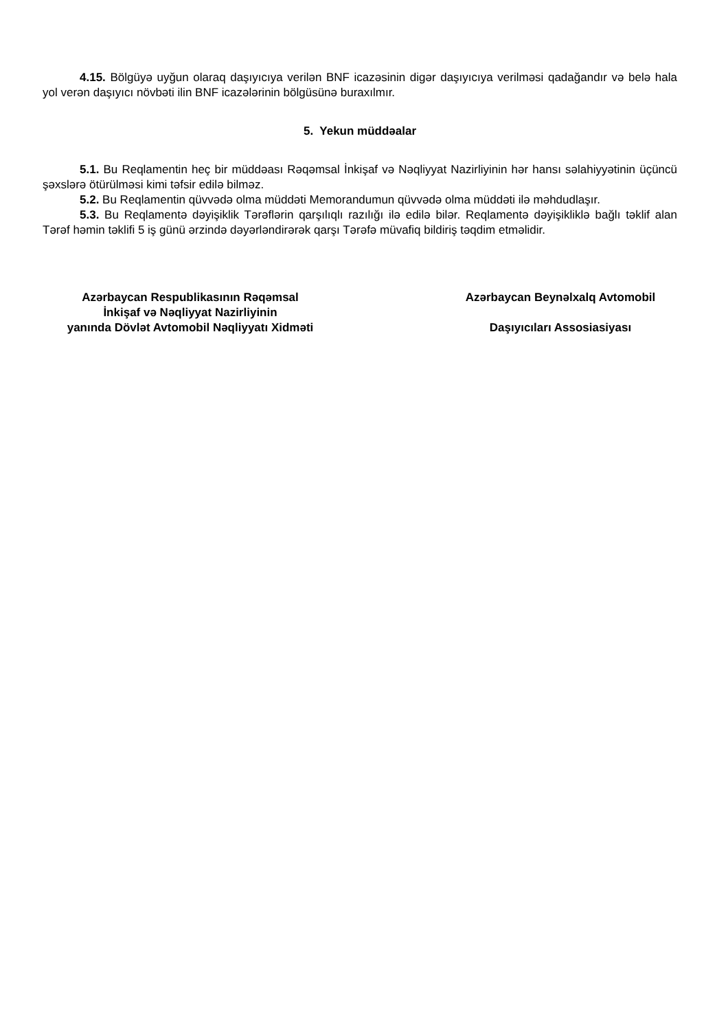4.15. Bölgüyə uyğun olaraq daşıyıcıya verilən BNF icazəsinin digər daşıyıcıya verilməsi qadağandır və belə hala yol verən daşıyıcı növbəti ilin BNF icazələrinin bölgüsünə buraxılmır.
5. Yekun müddəalar
5.1. Bu Reqlamentin heç bir müddəası Rəqəmsal İnkişaf və Nəqliyyat Nazirliyinin hər hansı səlahiyyətinin üçüncü şəxslərə ötürülməsi kimi təfsir edilə bilməz.
5.2. Bu Reqlamentin qüvvədə olma müddəti Memorandumun qüvvədə olma müddəti ilə məhdudlaşır.
5.3. Bu Reqlamentə dəyişiklik Tərəflərin qarşılıqlı razılığı ilə edilə bilər. Reqlamentə dəyişikliklə bağlı təklif alan Tərəf həmin təklifi 5 iş günü ərzində dəyərləndirərək qarşı Tərəfə müvafiq bildiriş təqdim etməlidir.
Azərbaycan Respublikasının Rəqəmsal
İnkişaf və Nəqliyyat Nazirliyinin
yanında Dövlət Avtomobil Nəqliyyatı Xidməti
Azərbaycan Beynəlxalq Avtomobil
Daşıyıcıları Assosiasiyası